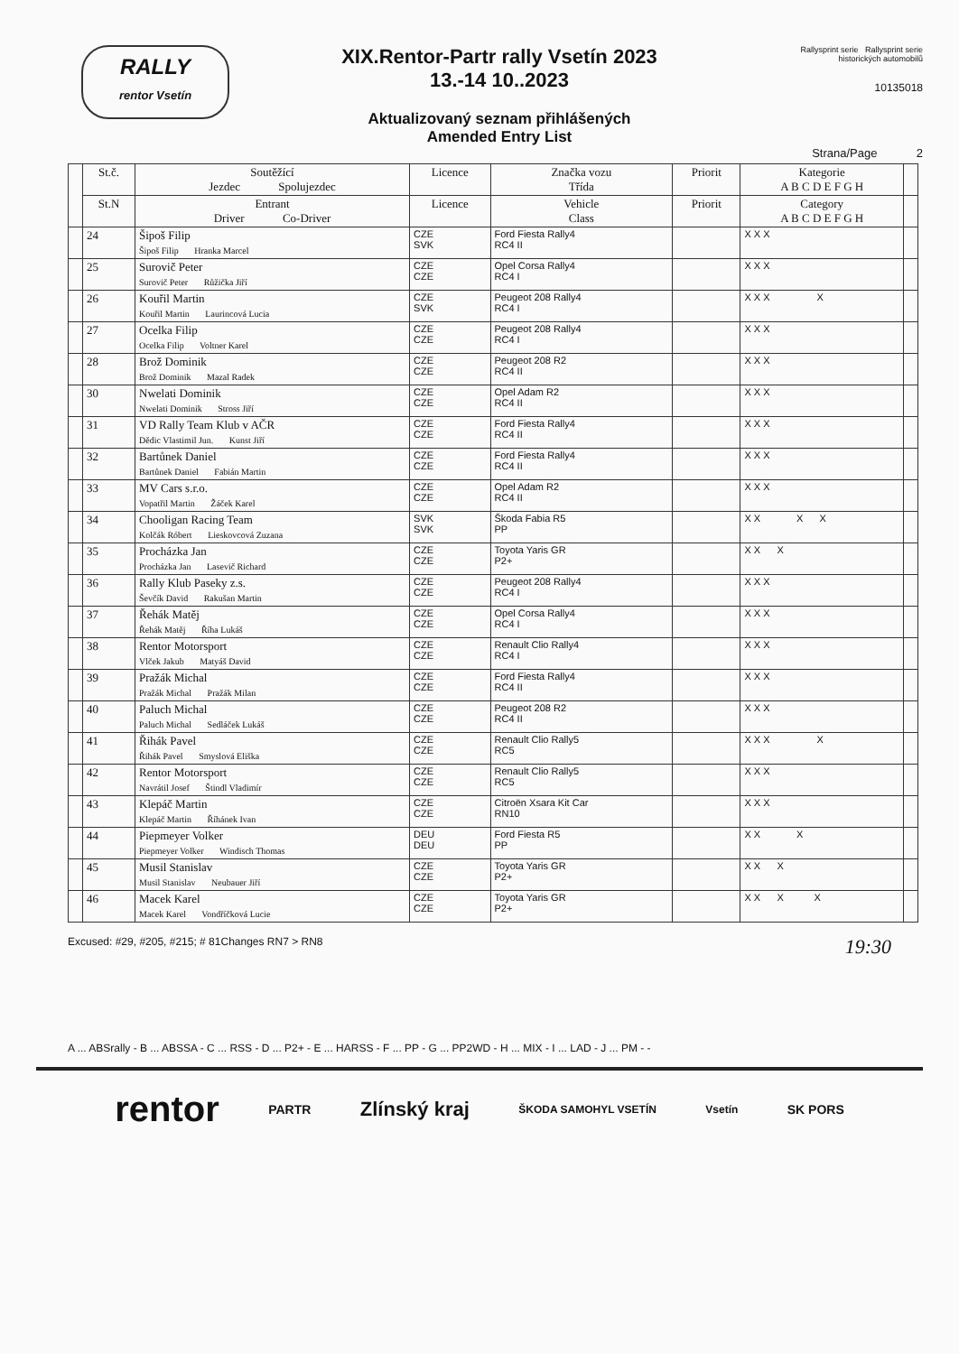RALLY
rentor Vsetín
XIX.Rentor-Partr rally Vsetín 2023
13.-14 10..2023
Aktualizovaný seznam přihlášených
Amended Entry List
Rallysprint serie Rallysprint serie historických automobilů
10135018
Strana/Page 2
| | St.č. | Soutěžící Jezdec Spolujezdec | Licence | Značka vozu Třída | Priorit | Kategorie A B C D E F G H | |
| --- | --- | --- | --- | --- | --- | --- | --- |
| | St.N | Entrant Driver Co-Driver | Licence | Vehicle Class | Priorit | Category A B C D E F G H | |
| | 24 | Šipoš Filip Šipoš Filip Hranka Marcel | CZE SVK | Ford Fiesta Rally4 RC4 II | | X X X | |
| | 25 | Surovič Peter Surovič Peter Růžička Jiří | CZE CZE | Opel Corsa Rally4 RC4 I | | X X X | |
| | 26 | Kouřil Martin Kouřil Martin Laurincová Lucia | CZE SVK | Peugeot 208 Rally4 RC4 I | | X X X X | |
| | 27 | Ocelka Filip Ocelka Filip Voltner Karel | CZE CZE | Peugeot 208 Rally4 RC4 I | | X X X | |
| | 28 | Brož Dominik Brož Dominik Mazal Radek | CZE CZE | Peugeot 208 R2 RC4 II | | X X X | |
| | 30 | Nwelati Dominik Nwelati Dominik Stross Jiří | CZE CZE | Opel Adam R2 RC4 II | | X X X | |
| | 31 | VD Rally Team Klub v AČR Dědic Vlastimil Jun. Kunst Jiří | CZE CZE | Ford Fiesta Rally4 RC4 II | | X X X | |
| | 32 | Bartůnek Daniel Bartůnek Daniel Fabián Martin | CZE CZE | Ford Fiesta Rally4 RC4 II | | X X X | |
| | 33 | MV Cars s.r.o. Vopatřil Martin Žáček Karel | CZE CZE | Opel Adam R2 RC4 II | | X X X | |
| | 34 | Chooligan Racing Team Kolčák Róbert Lieskovcová Zuzana | SVK SVK | Škoda Fabia R5 PP | | X X X X | |
| | 35 | Procházka Jan Procházka Jan Lasevič Richard | CZE CZE | Toyota Yaris GR P2+ | | X X X | |
| | 36 | Rally Klub Paseky z.s. Ševčík David Rakušan Martin | CZE CZE | Peugeot 208 Rally4 RC4 I | | X X X | |
| | 37 | Řehák Matěj Řehák Matěj Říha Lukáš | CZE CZE | Opel Corsa Rally4 RC4 I | | X X X | |
| | 38 | Rentor Motorsport Vlček Jakub Matyáš David | CZE CZE | Renault Clio Rally4 RC4 I | | X X X | |
| | 39 | Pražák Michal Pražák Michal Pražák Milan | CZE CZE | Ford Fiesta Rally4 RC4 II | | X X X | |
| | 40 | Paluch Michal Paluch Michal Sedláček Lukáš | CZE CZE | Peugeot 208 R2 RC4 II | | X X X | |
| | 41 | Řihák Pavel Řihák Pavel Smyslová Eliška | CZE CZE | Renault Clio Rally5 RC5 | | X X X X | |
| | 42 | Rentor Motorsport Navrátil Josef Štindl Vladimír | CZE CZE | Renault Clio Rally5 RC5 | | X X X | |
| | 43 | Klepáč Martin Klepáč Martin Říhánek Ivan | CZE CZE | Citroën Xsara Kit Car RN10 | | X X X | |
| | 44 | Piepmeyer Volker Piepmeyer Volker Windisch Thomas | DEU DEU | Ford Fiesta R5 PP | | X X X | |
| | 45 | Musil Stanislav Musil Stanislav Neubauer Jiří | CZE CZE | Toyota Yaris GR P2+ | | X X X | |
| | 46 | Macek Karel Macek Karel Vondříčková Lucie | CZE CZE | Toyota Yaris GR P2+ | | X X X X | |
Excused: #29, #205, #215; # 81Changes RN7 > RN8 19:30
A ... ABSrally - B ... ABSSA - C ... RSS - D ... P2+ - E ... HARSS - F ... PP - G ... PP2WD - H ... MIX - I ... LAD - J ... PM - -
rentor PARTR Zlínský kraj ŠKODA SAMOHYL VSETÍN Vsetín SK PORS